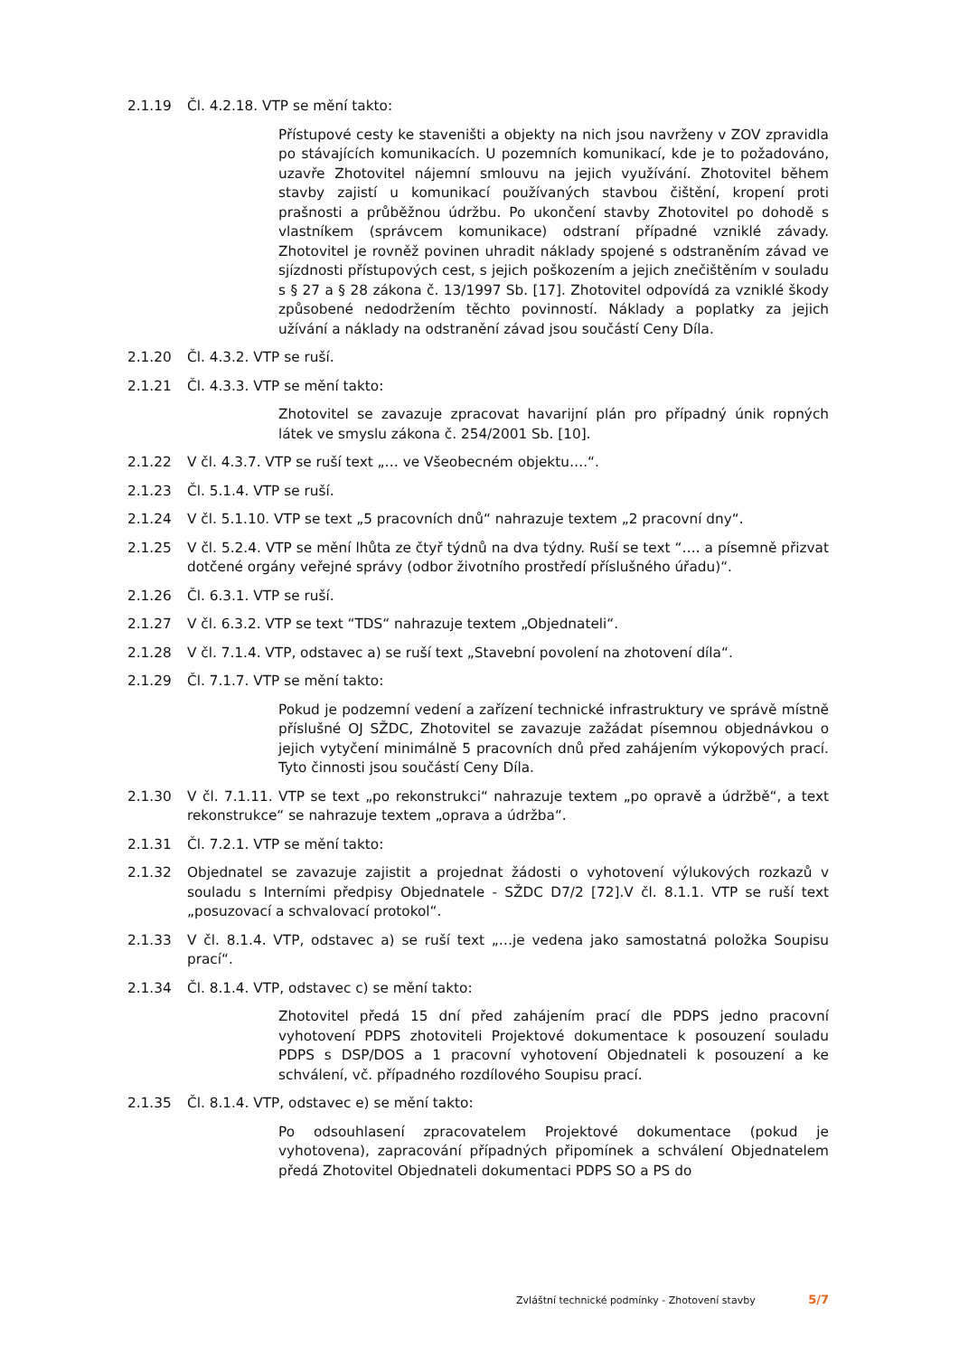2.1.19 Čl. 4.2.18. VTP se mění takto:
Přístupové cesty ke staveništi a objekty na nich jsou navrženy v ZOV zpravidla po stávajících komunikacích. U pozemních komunikací, kde je to požadováno, uzavře Zhotovitel nájemní smlouvu na jejich využívání. Zhotovitel během stavby zajistí u komunikací používaných stavbou čištění, kropení proti prašnosti a průběžnou údržbu. Po ukončení stavby Zhotovitel po dohodě s vlastníkem (správcem komunikace) odstraní případné vzniklé závady. Zhotovitel je rovněž povinen uhradit náklady spojené s odstraněním závad ve sjízdnosti přístupových cest, s jejich poškozením a jejich znečištěním v souladu s § 27 a § 28 zákona č. 13/1997 Sb. [17]. Zhotovitel odpovídá za vzniklé škody způsobené nedodržením těchto povinností. Náklady a poplatky za jejich užívání a náklady na odstranění závad jsou součástí Ceny Díla.
2.1.20 Čl. 4.3.2. VTP se ruší.
2.1.21 Čl. 4.3.3. VTP se mění takto:
Zhotovitel se zavazuje zpracovat havarijní plán pro případný únik ropných látek ve smyslu zákona č. 254/2001 Sb. [10].
2.1.22 V čl. 4.3.7. VTP se ruší text „… ve Všeobecném objektu….“.
2.1.23 Čl. 5.1.4. VTP se ruší.
2.1.24 V čl. 5.1.10. VTP se text „5 pracovních dnů“ nahrazuje textem „2 pracovní dny“.
2.1.25 V čl. 5.2.4. VTP se mění lhůta ze čtyř týdnů na dva týdny. Ruší se text “…. a písemně přizvat dotčené orgány veřejné správy (odbor životního prostředí příslušného úřadu)“.
2.1.26 Čl. 6.3.1. VTP se ruší.
2.1.27 V čl. 6.3.2. VTP se text “TDS“ nahrazuje textem „Objednateli“.
2.1.28 V čl. 7.1.4. VTP, odstavec a) se ruší text „Stavební povolení na zhotovení díla“.
2.1.29 Čl. 7.1.7. VTP se mění takto:
Pokud je podzemní vedení a zařízení technické infrastruktury ve správě místně příslušné OJ SŽDC, Zhotovitel se zavazuje zažádat písemnou objednávkou o jejich vytyčení minimálně 5 pracovních dnů před zahájením výkopových prací. Tyto činnosti jsou součástí Ceny Díla.
2.1.30 V čl. 7.1.11. VTP se text „po rekonstrukci“ nahrazuje textem „po opravě a údržbě“, a text rekonstrukce“ se nahrazuje textem „oprava a údržba“.
2.1.31 Čl. 7.2.1. VTP se mění takto:
2.1.32 Objednatel se zavazuje zajistit a projednat žádosti o vyhotovení výlukových rozkazů v souladu s Interními předpisy Objednatele - SŽDC D7/2 [72].V čl. 8.1.1. VTP se ruší text „posuzovací a schvalovací protokol“.
2.1.33 V čl. 8.1.4. VTP, odstavec a) se ruší text „…je vedena jako samostatná položka Soupisu prací“.
2.1.34 Čl. 8.1.4. VTP, odstavec c) se mění takto:
Zhotovitel předá 15 dní před zahájením prací dle PDPS jedno pracovní vyhotovení PDPS zhotoviteli Projektové dokumentace k posouzení souladu PDPS s DSP/DOS a 1 pracovní vyhotovení Objednateli k posouzení a ke schválení, vč. případného rozdílového Soupisu prací.
2.1.35 Čl. 8.1.4. VTP, odstavec e) se mění takto:
Po odsouhlasení zpracovatelem Projektové dokumentace (pokud je vyhotovena), zapracování případných připomínek a schválení Objednatelem předá Zhotovitel Objednateli dokumentaci PDPS SO a PS do
Zvláštní technické podmínky - Zhotovení stavby 5/7